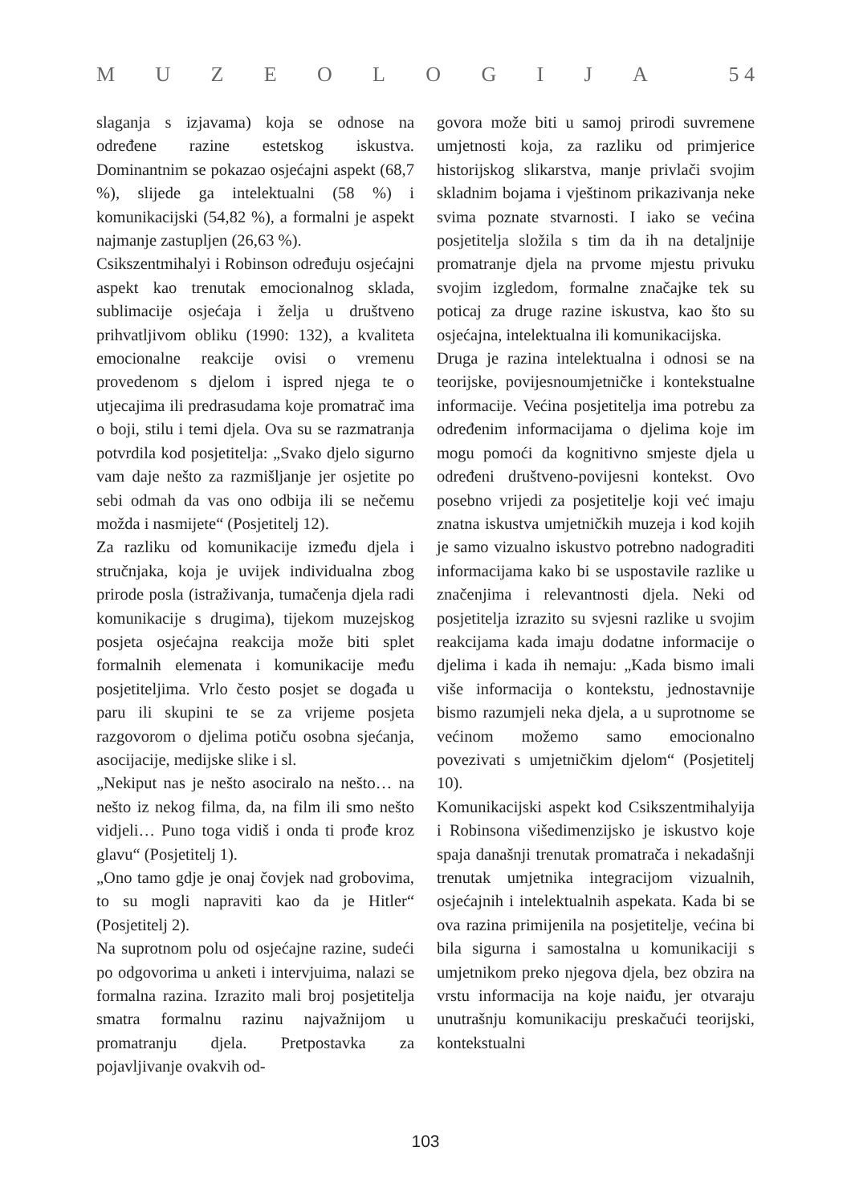MUZEOLOGIJA 5 4
slaganja s izjavama) koja se odnose na određene razine estetskog iskustva. Dominantnim se pokazao osjećajni aspekt (68,7 %), slijede ga intelektualni (58 %) i komunikacijski (54,82 %), a formalni je aspekt najmanje zastupljen (26,63 %).
Csikszentmihalyi i Robinson određuju osjećajni aspekt kao trenutak emocionalnog sklada, sublimacije osjećaja i želja u društveno prihvatljivom obliku (1990: 132), a kvaliteta emocionalne reakcije ovisi o vremenu provedenom s djelom i ispred njega te o utjecajima ili predrasudama koje promatrač ima o boji, stilu i temi djela. Ova su se razmatranja potvrdila kod posjetitelja: „Svako djelo sigurno vam daje nešto za razmišljanje jer osjetite po sebi odmah da vas ono odbija ili se nečemu možda i nasmijete“ (Posjetitelj 12).
Za razliku od komunikacije između djela i stručnjaka, koja je uvijek individualna zbog prirode posla (istraživanja, tumačenja djela radi komunikacije s drugima), tijekom muzejskog posjeta osjećajna reakcija može biti splet formalnih elemenata i komunikacije među posjetiteljima. Vrlo često posjet se događa u paru ili skupini te se za vrijeme posjeta razgovorom o djelima potiču osobna sjećanja, asocijacije, medijske slike i sl.
„Nekiput nas je nešto asociralo na nešto… na nešto iz nekog filma, da, na film ili smo nešto vidjeli… Puno toga vidiš i onda ti prođe kroz glavu“ (Posjetitelj 1).
„Ono tamo gdje je onaj čovjek nad grobovima, to su mogli napraviti kao da je Hitler“ (Posjetitelj 2).
Na suprotnom polu od osjećajne razine, sudeći po odgovorima u anketi i intervjuima, nalazi se formalna razina. Izrazito mali broj posjetitelja smatra formalnu razinu najvažnijom u promatranju djela. Pretpostavka za pojavljivanje ovakvih od-
govora može biti u samoj prirodi suvremene umjetnosti koja, za razliku od primjerice historijskog slikarstva, manje privlači svojim skladnim bojama i vještinom prikazivanja neke svima poznate stvarnosti. I iako se većina posjetitelja složila s tim da ih na detaljnije promatranje djela na prvome mjestu privuku svojim izgledom, formalne značajke tek su poticaj za druge razine iskustva, kao što su osjećajna, intelektualna ili komunikacijska.
Druga je razina intelektualna i odnosi se na teorijske, povijesnoumjetničke i kontekstualne informacije. Većina posjetitelja ima potrebu za određenim informacijama o djelima koje im mogu pomoći da kognitivno smjeste djela u određeni društveno-povijesni kontekst. Ovo posebno vrijedi za posjetitelje koji već imaju znatna iskustva umjetničkih muzeja i kod kojih je samo vizualno iskustvo potrebno nadograditi informacijama kako bi se uspostavile razlike u značenjima i relevantnosti djela. Neki od posjetitelja izrazito su svjesni razlike u svojim reakcijama kada imaju dodatne informacije o djelima i kada ih nemaju: „Kada bismo imali više informacija o kontekstu, jednostavnije bismo razumjeli neka djela, a u suprotnome se većinom možemo samo emocionalno povezivati s umjetničkim djelom“ (Posjetitelj 10).
Komunikacijski aspekt kod Csikszentmihalyija i Robinsona višedimenzijsko je iskustvo koje spaja današnji trenutak promatrača i nekadašnji trenutak umjetnika integracijom vizualnih, osjećajnih i intelektualnih aspekata. Kada bi se ova razina primijenila na posjetitelje, većina bi bila sigurna i samostalna u komunikaciji s umjetnikom preko njegova djela, bez obzira na vrstu informacija na koje naiđu, jer otvaraju unutrašnju komunikaciju preskačući teorijski, kontekstualni
103